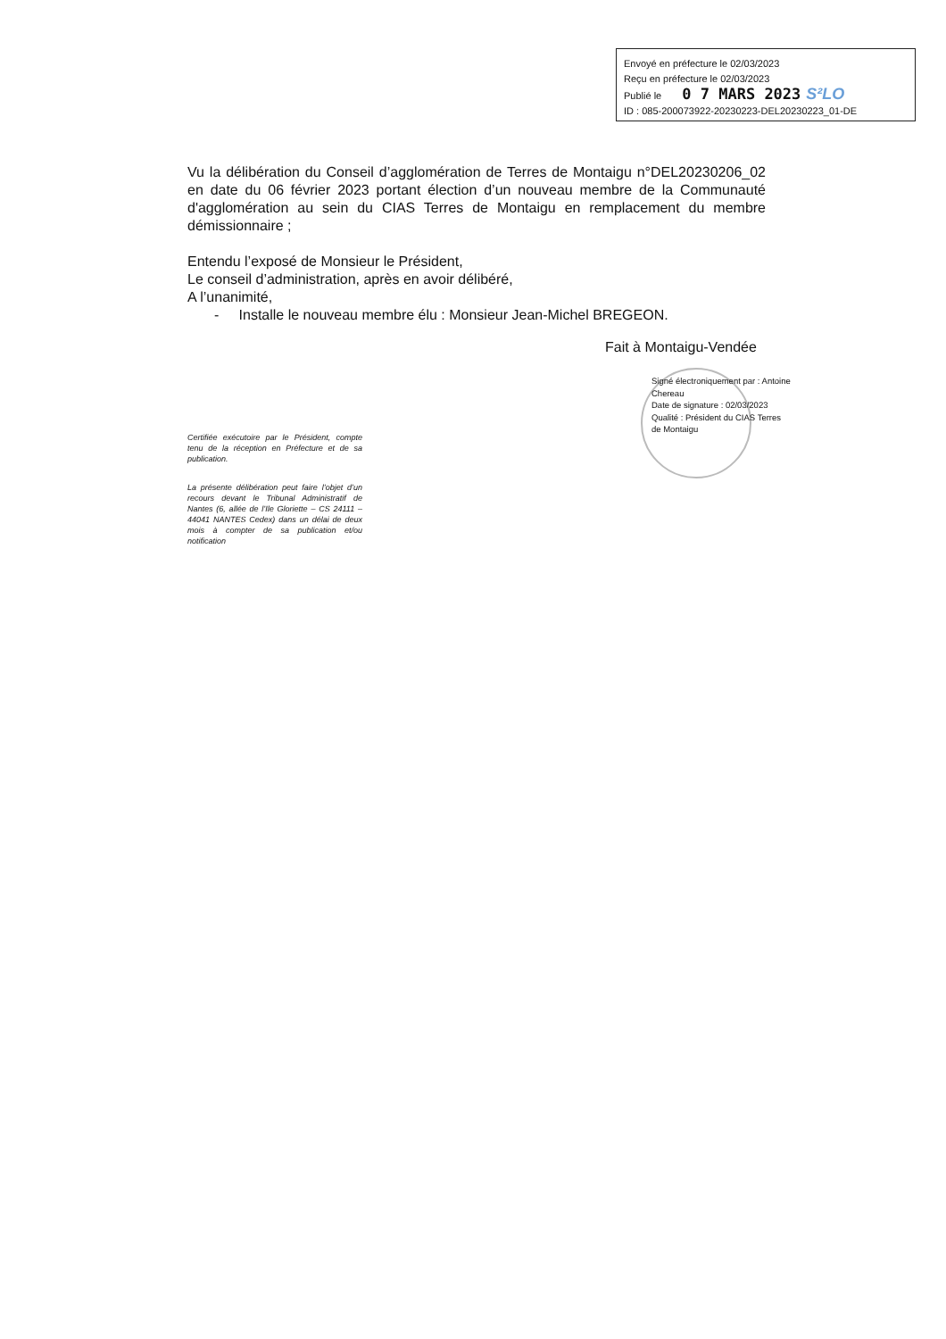Envoyé en préfecture le 02/03/2023
Reçu en préfecture le 02/03/2023
Publié le 0 7 MARS 2023 S²LO
ID : 085-200073922-20230223-DEL20230223_01-DE
Vu la délibération du Conseil d’agglomération de Terres de Montaigu n°DEL20230206_02 en date du 06 février 2023 portant élection d’un nouveau membre de la Communauté d'agglomération au sein du CIAS Terres de Montaigu en remplacement du membre démissionnaire ;
Entendu l’exposé de Monsieur le Président,
Le conseil d’administration, après en avoir délibéré,
A l’unanimité,
- Installe le nouveau membre élu : Monsieur Jean-Michel BREGEON.
Fait à Montaigu-Vendée
Signé électroniquement par : Antoine
Chereau
Date de signature : 02/03/2023
Qualité : Président du CIAS Terres
de Montaigu
Certifiée exécutoire par le Président, compte tenu de la réception en Préfecture et de sa publication.
La présente délibération peut faire l’objet d’un recours devant le Tribunal Administratif de Nantes (6, allée de l’Ile Gloriette – CS 24111 – 44041 NANTES Cedex) dans un délai de deux mois à compter de sa publication et/ou notification